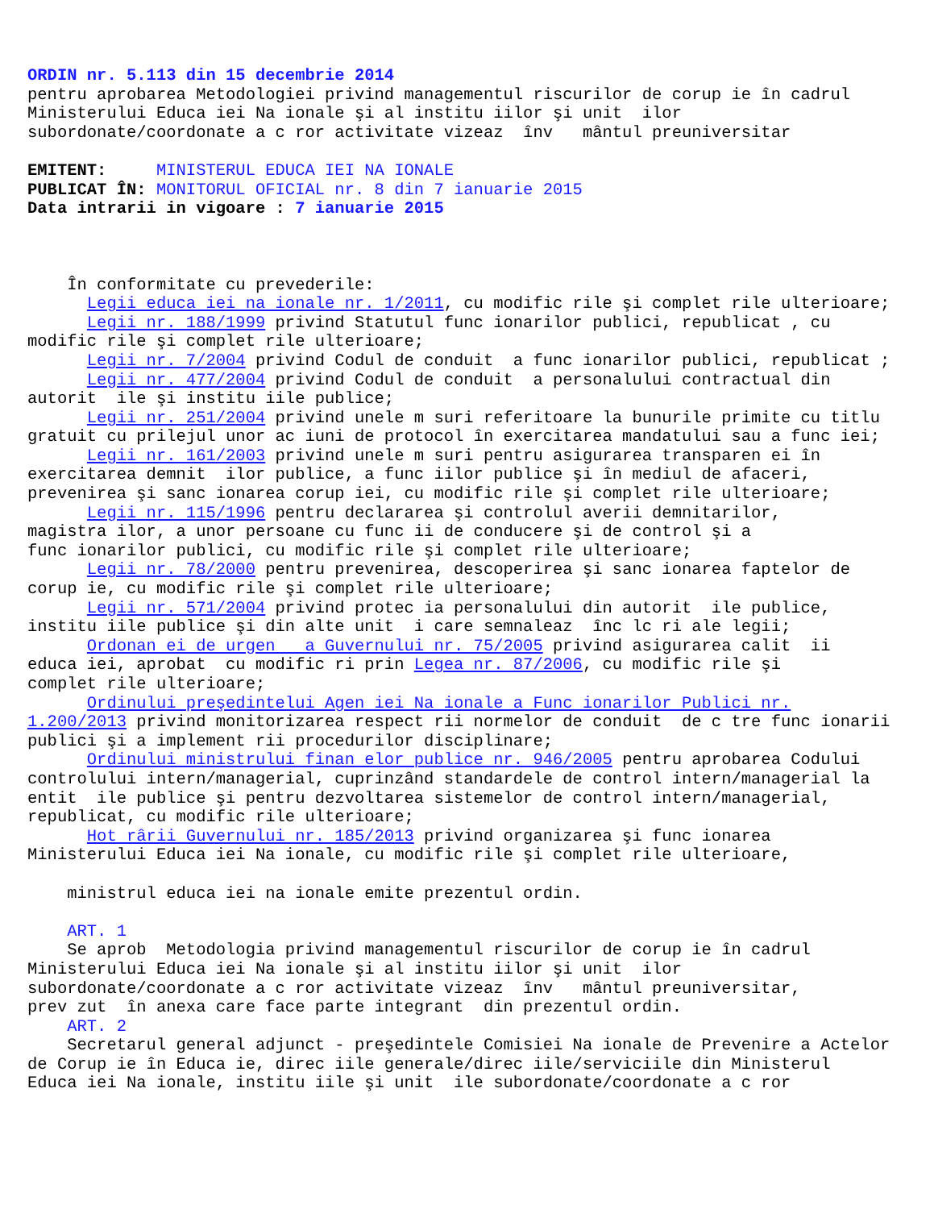ORDIN nr. 5.113 din 15 decembrie 2014 pentru aprobarea Metodologiei privind managementul riscurilor de corup ie în cadrul Ministerului Educa iei Na ionale şi al institu iilor şi unit ilor subordonate/coordonate a c ror activitate vizeaz înv mântul preuniversitar EMITENT: MINISTERUL EDUCA IEI NA IONALE PUBLICAT ÎN: MONITORUL OFICIAL nr. 8 din 7 ianuarie 2015 Data intrarii in vigoare : 7 ianuarie 2015 În conformitate cu prevederile: Legii educa iei na ionale nr. 1/2011, cu modific rile şi complet rile ulterioare; Legii nr. 188/1999 privind Statutul func ionarilor publici, republicat , cu modific rile şi complet rile ulterioare; Legii nr. 7/2004 privind Codul de conduit a func ionarilor publici, republicat ; Legii nr. 477/2004 privind Codul de conduit a personalului contractual din autorit ile şi institu iile publice; Legii nr. 251/2004 privind unele m suri referitoare la bunurile primite cu titlu gratuit cu prilejul unor ac iuni de protocol în exercitarea mandatului sau a func iei; Legii nr. 161/2003 privind unele m suri pentru asigurarea transparen ei în exercitarea demnit ilor publice, a func iilor publice şi în mediul de afaceri, prevenirea şi sanc ionarea corup iei, cu modific rile şi complet rile ulterioare; Legii nr. 115/1996 pentru declararea şi controlul averii demnitarilor, magistra ilor, a unor persoane cu func ii de conducere şi de control şi a func ionarilor publici, cu modific rile şi complet rile ulterioare; Legii nr. 78/2000 pentru prevenirea, descoperirea şi sanc ionarea faptelor de corup ie, cu modific rile şi complet rile ulterioare; Legii nr. 571/2004 privind protec ia personalului din autorit ile publice, institu iile publice şi din alte unit i care semnaleaz înc lc ri ale legii; Ordonan ei de urgen a Guvernului nr. 75/2005 privind asigurarea calit ii educa iei, aprobat cu modific ri prin Legea nr. 87/2006, cu modific rile şi complet rile ulterioare; Ordinului preşedintelui Agen iei Na ionale a Func ionarilor Publici nr. 1.200/2013 privind monitorizarea respect rii normelor de conduit de c tre func ionarii publici şi a implement rii procedurilor disciplinare; Ordinului ministrului finan elor publice nr. 946/2005 pentru aprobarea Codului controlului intern/managerial, cuprinzând standardele de control intern/managerial la entit ile publice şi pentru dezvoltarea sistemelor de control intern/managerial, republicat, cu modific rile ulterioare; Hot rârii Guvernului nr. 185/2013 privind organizarea şi func ionarea Ministerului Educa iei Na ionale, cu modific rile şi complet rile ulterioare, ministrul educa iei na ionale emite prezentul ordin. ART. 1 Se aprob Metodologia privind managementul riscurilor de corup ie în cadrul Ministerului Educa iei Na ionale şi al institu iilor şi unit ilor subordonate/coordonate a c ror activitate vizeaz înv mântul preuniversitar, prev zut în anexa care face parte integrant din prezentul ordin. ART. 2 Secretarul general adjunct - preşedintele Comisiei Na ionale de Prevenire a Actelor de Corup ie în Educa ie, direc iile generale/direc iile/serviciile din Ministerul Educa iei Na ionale, institu iile şi unit ile subordonate/coordonate a c ror